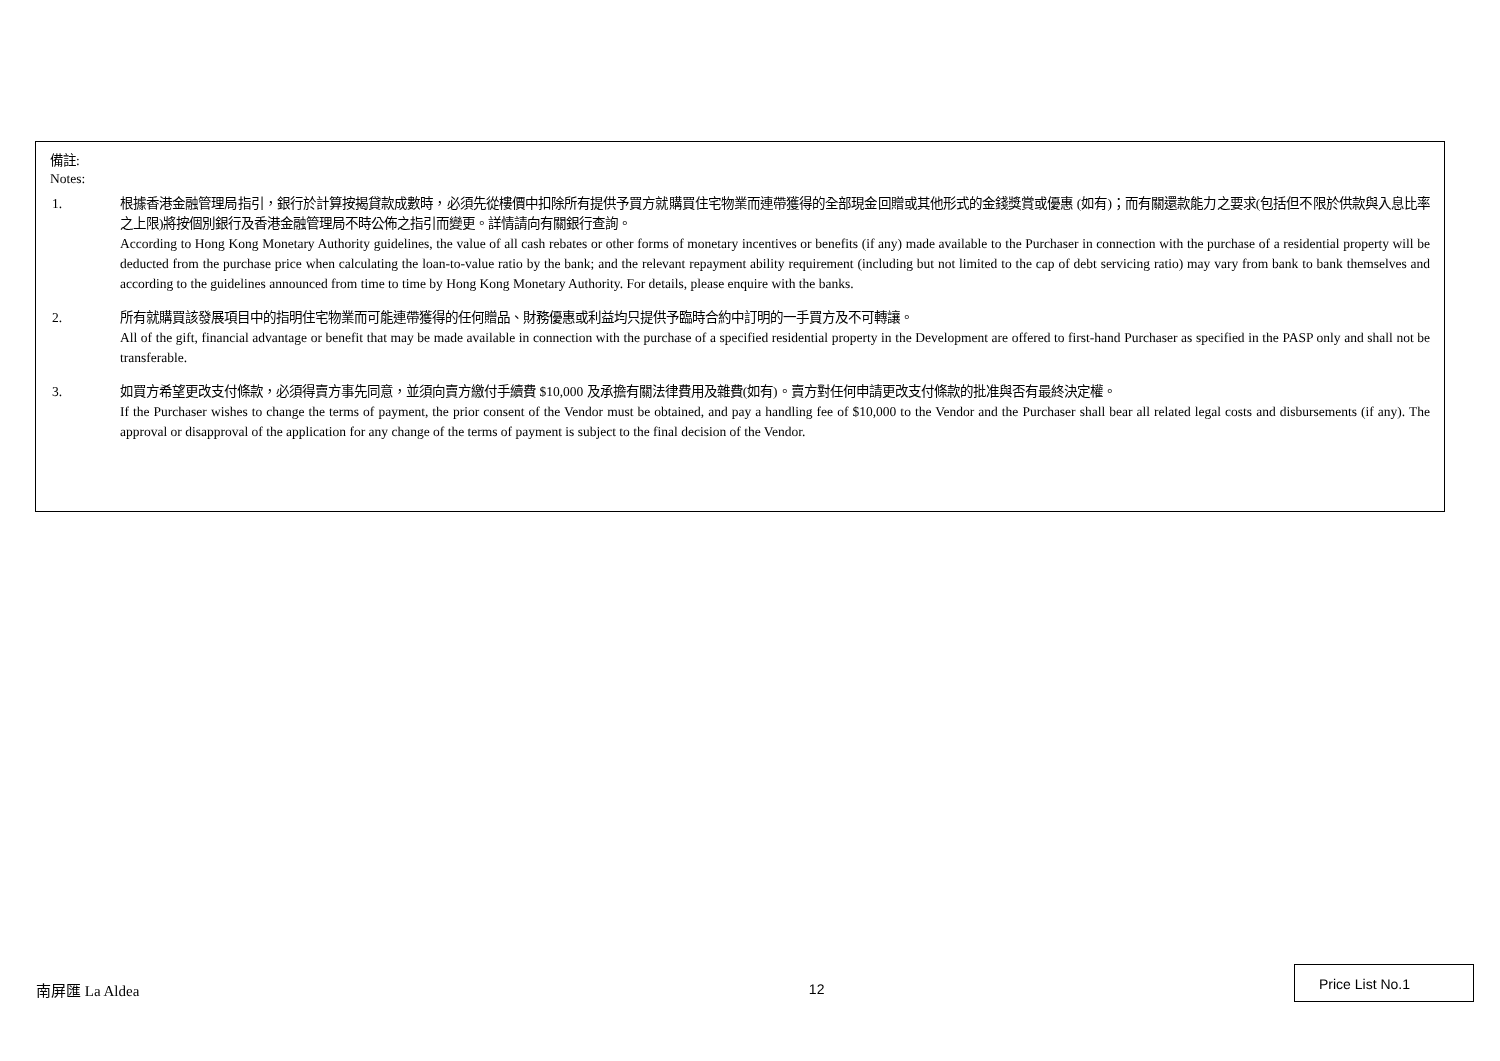備註:
Notes:
1. 根據香港金融管理局指引，銀行於計算按揭貸款成數時，必須先從樓價中扣除所有提供予買方就購買住宅物業而連帶獲得的全部現金回贈或其他形式的金錢獎賞或優惠 (如有)；而有關還款能力之要求(包括但不限於供款與入息比率之上限)將按個別銀行及香港金融管理局不時公佈之指引而變更。詳情請向有關銀行查詢。
According to Hong Kong Monetary Authority guidelines, the value of all cash rebates or other forms of monetary incentives or benefits (if any) made available to the Purchaser in connection with the purchase of a residential property will be deducted from the purchase price when calculating the loan-to-value ratio by the bank; and the relevant repayment ability requirement (including but not limited to the cap of debt servicing ratio) may vary from bank to bank themselves and according to the guidelines announced from time to time by Hong Kong Monetary Authority. For details, please enquire with the banks.
2. 所有就購買該發展項目中的指明住宅物業而可能連帶獲得的任何贈品、財務優惠或利益均只提供予臨時合約中訂明的一手買方及不可轉讓。
All of the gift, financial advantage or benefit that may be made available in connection with the purchase of a specified residential property in the Development are offered to first-hand Purchaser as specified in the PASP only and shall not be transferable.
3. 如買方希望更改支付條款，必須得賣方事先同意，並須向賣方繳付手續費 $10,000 及承擔有關法律費用及雜費(如有)。賣方對任何申請更改支付條款的批准與否有最終決定權。
If the Purchaser wishes to change the terms of payment, the prior consent of the Vendor must be obtained, and pay a handling fee of $10,000 to the Vendor and the Purchaser shall bear all related legal costs and disbursements (if any). The approval or disapproval of the application for any change of the terms of payment is subject to the final decision of the Vendor.
南屏匯 La Aldea 12
Price List No.1